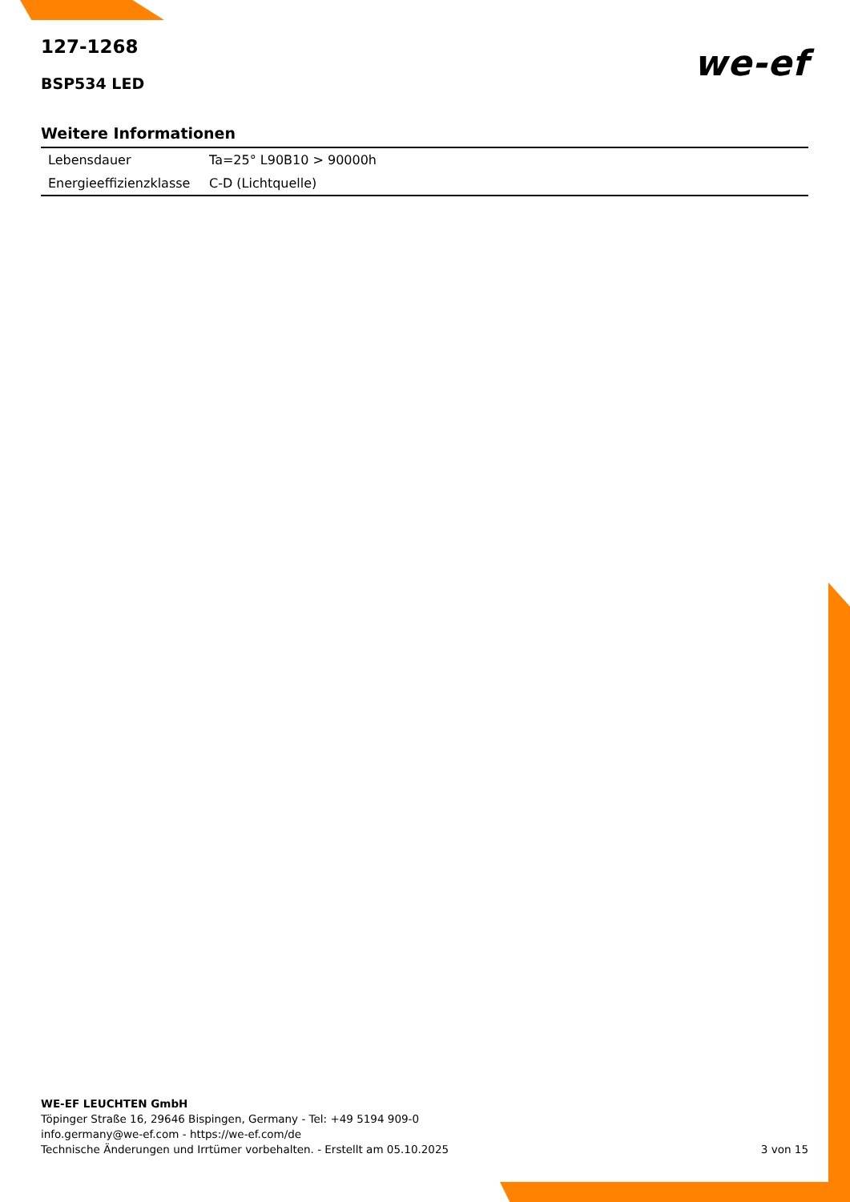127-1268
BSP534 LED
we-ef
Weitere Informationen
| Lebensdauer | Ta=25° L90B10 > 90000h |
| Energieeffizienzklasse | C-D (Lichtquelle) |
WE-EF LEUCHTEN GmbH
Töpinger Straße 16, 29646 Bispingen, Germany - Tel: +49 5194 909-0
info.germany@we-ef.com - https://we-ef.com/de
Technische Änderungen und Irrtümer vorbehalten. - Erstellt am 05.10.2025 3 von 15